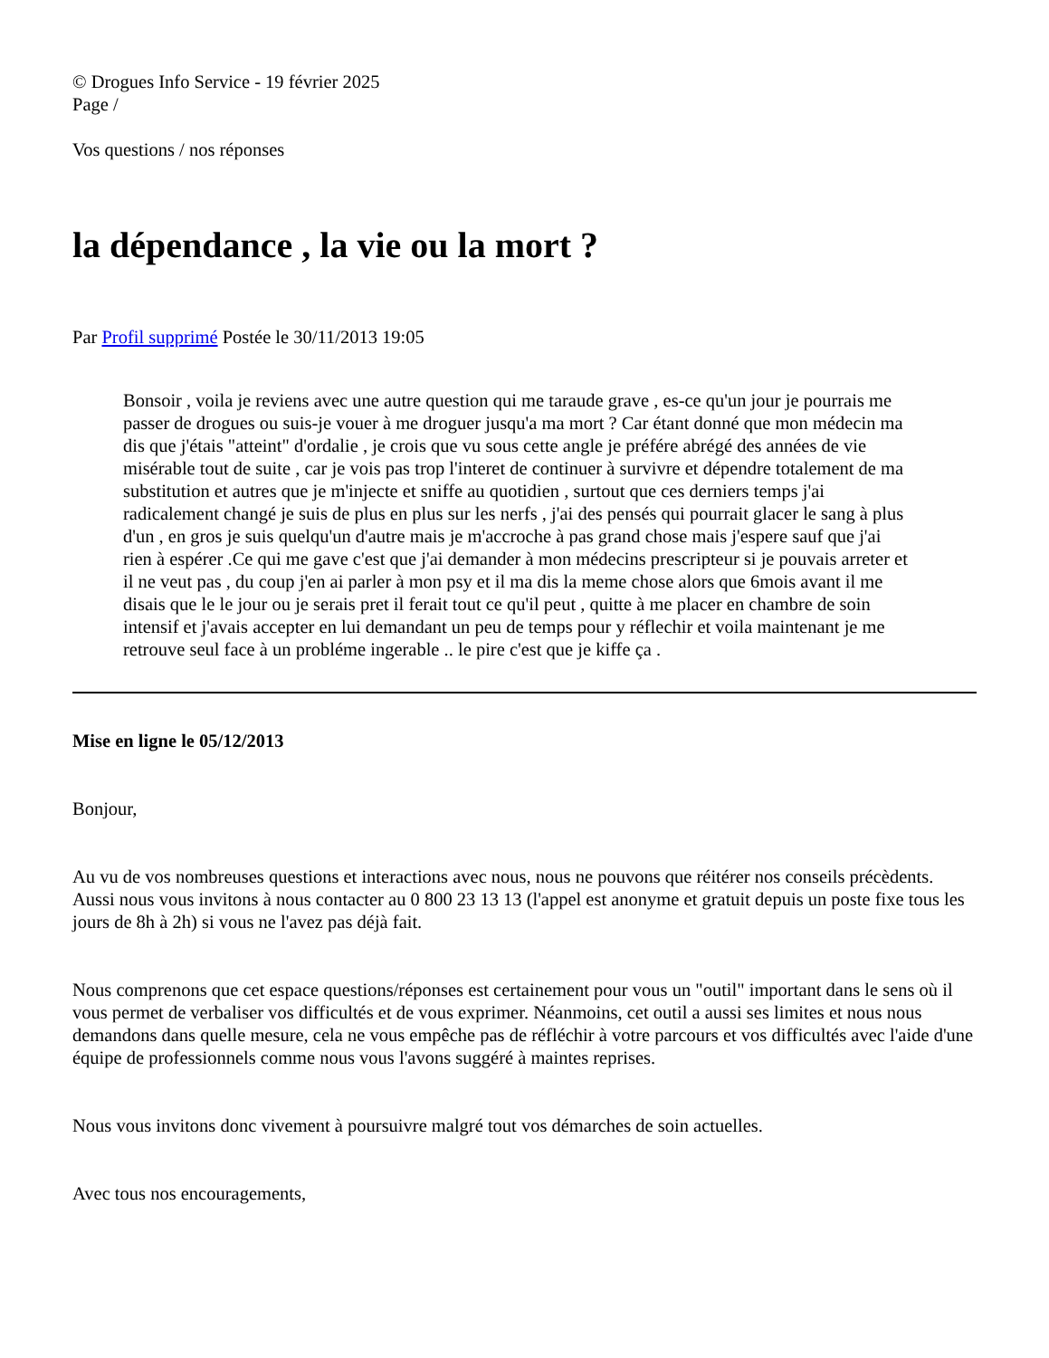© Drogues Info Service - 19 février 2025
Page /
Vos questions / nos réponses
la dépendance , la vie ou la mort ?
Par Profil supprimé Postée le 30/11/2013 19:05
Bonsoir , voila je reviens avec une autre question qui me taraude grave , es-ce qu'un jour je pourrais me passer de drogues ou suis-je vouer à me droguer jusqu'a ma mort ? Car étant donné que mon médecin ma dis que j'étais "atteint" d'ordalie , je crois que vu sous cette angle je préfére abrégé des années de vie misérable tout de suite , car je vois pas trop l'interet de continuer à survivre et dépendre totalement de ma substitution et autres que je m'injecte et sniffe au quotidien , surtout que ces derniers temps j'ai radicalement changé je suis de plus en plus sur les nerfs , j'ai des pensés qui pourrait glacer le sang à plus d'un , en gros je suis quelqu'un d'autre mais je m'accroche à pas grand chose mais j'espere sauf que j'ai rien à espérer .Ce qui me gave c'est que j'ai demander à mon médecins prescripteur si je pouvais arreter et il ne veut pas , du coup j'en ai parler à mon psy et il ma dis la meme chose alors que 6mois avant il me disais que le le jour ou je serais pret il ferait tout ce qu'il peut , quitte à me placer en chambre de soin intensif et j'avais accepter en lui demandant un peu de temps pour y réflechir et voila maintenant je me retrouve seul face à un probléme ingerable .. le pire c'est que je kiffe ça .
Mise en ligne le 05/12/2013
Bonjour,
Au vu de vos nombreuses questions et interactions avec nous, nous ne pouvons que réitérer nos conseils précèdents. Aussi nous vous invitons à nous contacter au 0 800 23 13 13 (l'appel est anonyme et gratuit depuis un poste fixe tous les jours de 8h à 2h) si vous ne l'avez pas déjà fait.
Nous comprenons que cet espace questions/réponses est certainement pour vous un "outil" important dans le sens où il vous permet de verbaliser vos difficultés et de vous exprimer. Néanmoins, cet outil a aussi ses limites et nous nous demandons dans quelle mesure, cela ne vous empêche pas de réfléchir à votre parcours et vos difficultés avec l'aide d'une équipe de professionnels comme nous vous l'avons suggéré à maintes reprises.
Nous vous invitons donc vivement à poursuivre malgré tout vos démarches de soin actuelles.
Avec tous nos encouragements,